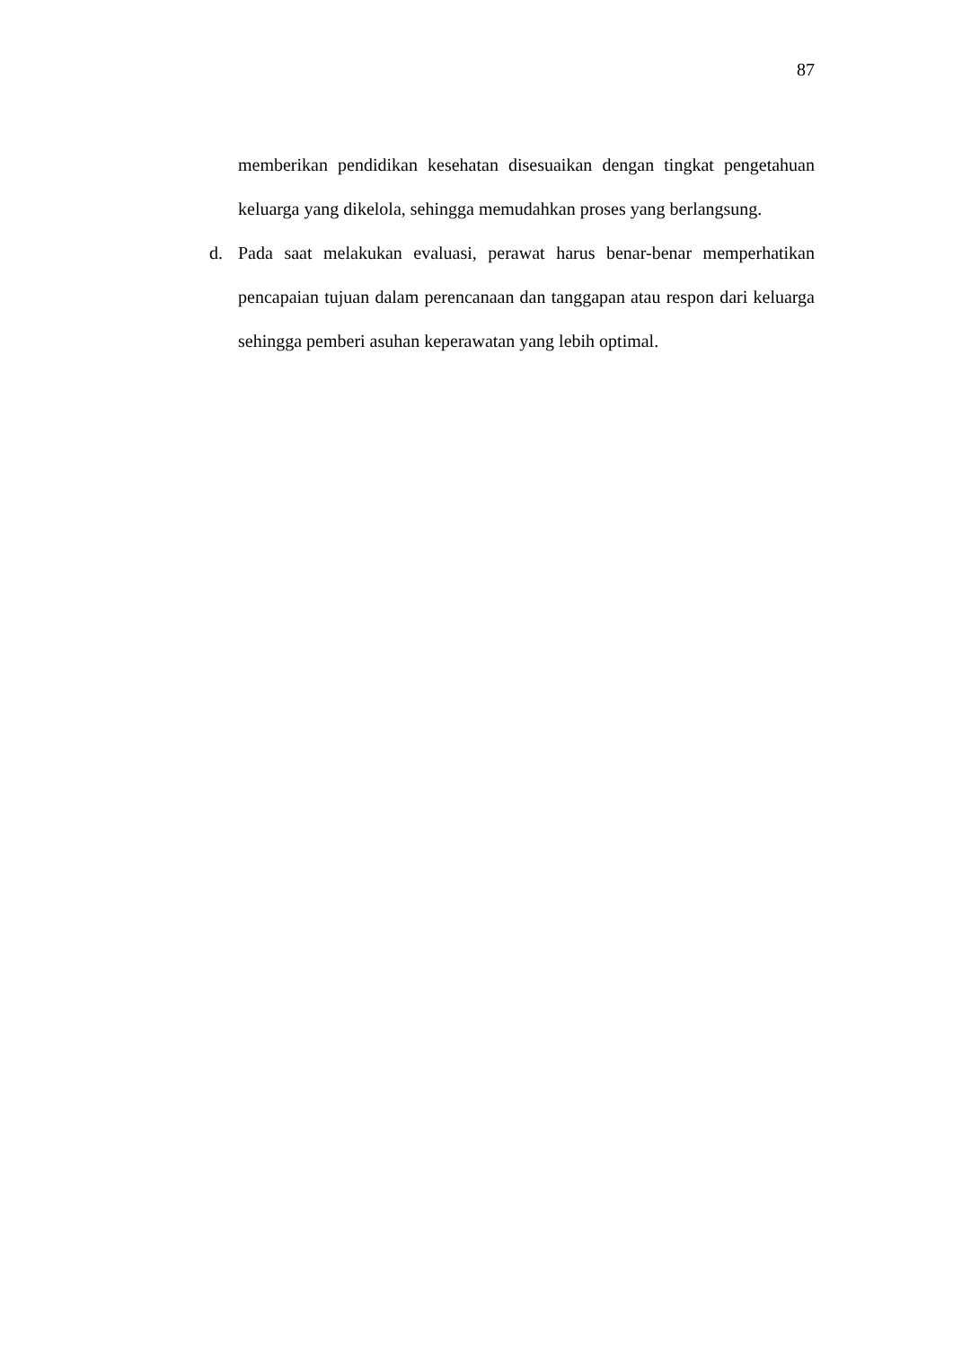87
memberikan pendidikan kesehatan disesuaikan dengan tingkat pengetahuan keluarga yang dikelola, sehingga memudahkan proses yang berlangsung.
d. Pada saat melakukan evaluasi, perawat harus benar-benar memperhatikan pencapaian tujuan dalam perencanaan dan tanggapan atau respon dari keluarga sehingga pemberi asuhan keperawatan yang lebih optimal.